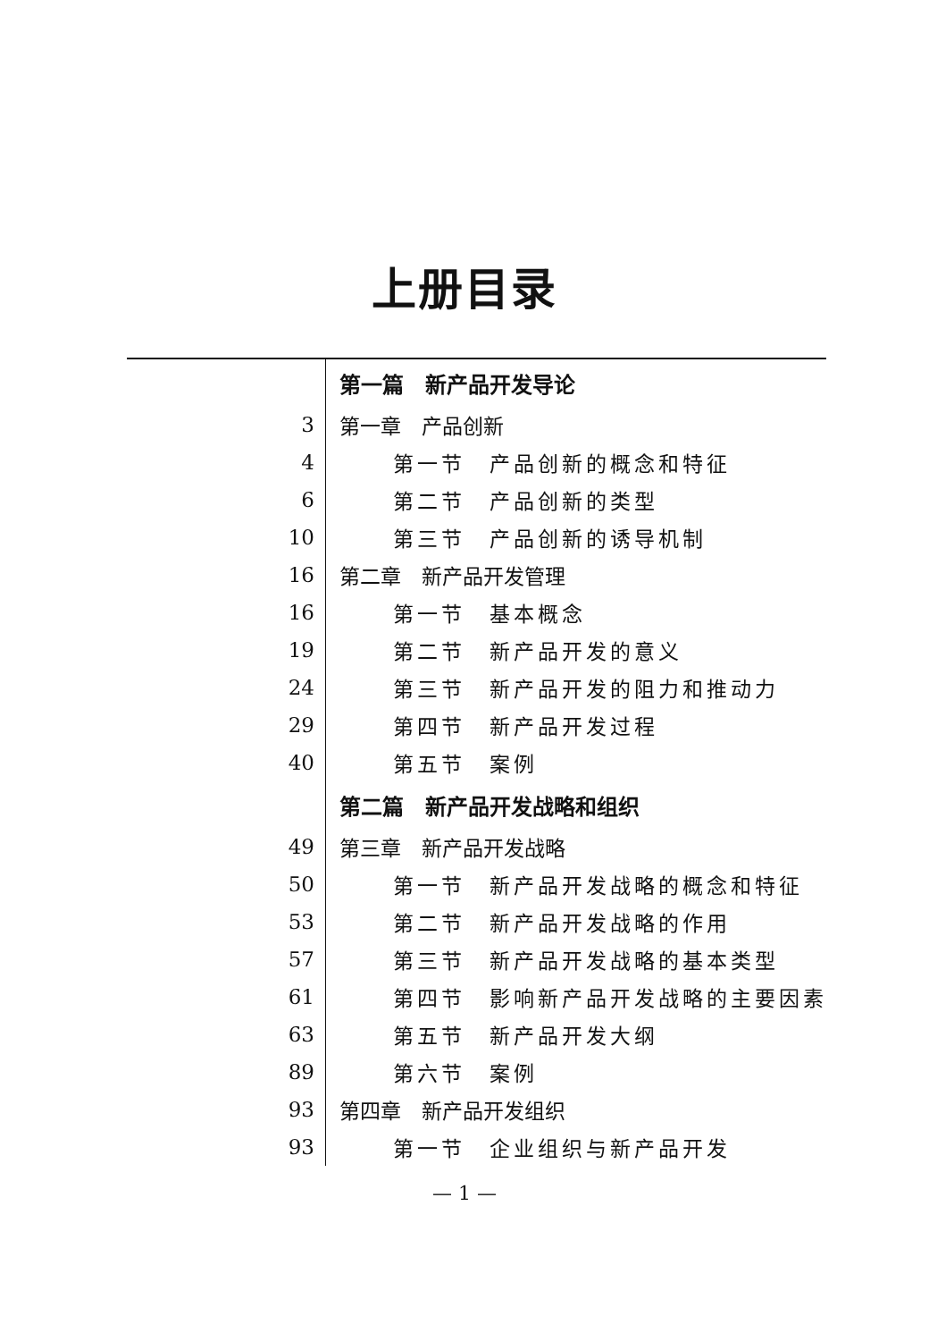上册目录
| | 第一篇 新产品开发导论 |
| 3 | 第一章 产品创新 |
| 4 | 第一节 产品创新的概念和特征 |
| 6 | 第二节 产品创新的类型 |
| 10 | 第三节 产品创新的诱导机制 |
| 16 | 第二章 新产品开发管理 |
| 16 | 第一节 基本概念 |
| 19 | 第二节 新产品开发的意义 |
| 24 | 第三节 新产品开发的阻力和推动力 |
| 29 | 第四节 新产品开发过程 |
| 40 | 第五节 案例 |
| | 第二篇 新产品开发战略和组织 |
| 49 | 第三章 新产品开发战略 |
| 50 | 第一节 新产品开发战略的概念和特征 |
| 53 | 第二节 新产品开发战略的作用 |
| 57 | 第三节 新产品开发战略的基本类型 |
| 61 | 第四节 影响新产品开发战略的主要因素 |
| 63 | 第五节 新产品开发大纲 |
| 89 | 第六节 案例 |
| 93 | 第四章 新产品开发组织 |
| 93 | 第一节 企业组织与新产品开发 |
— 1 —